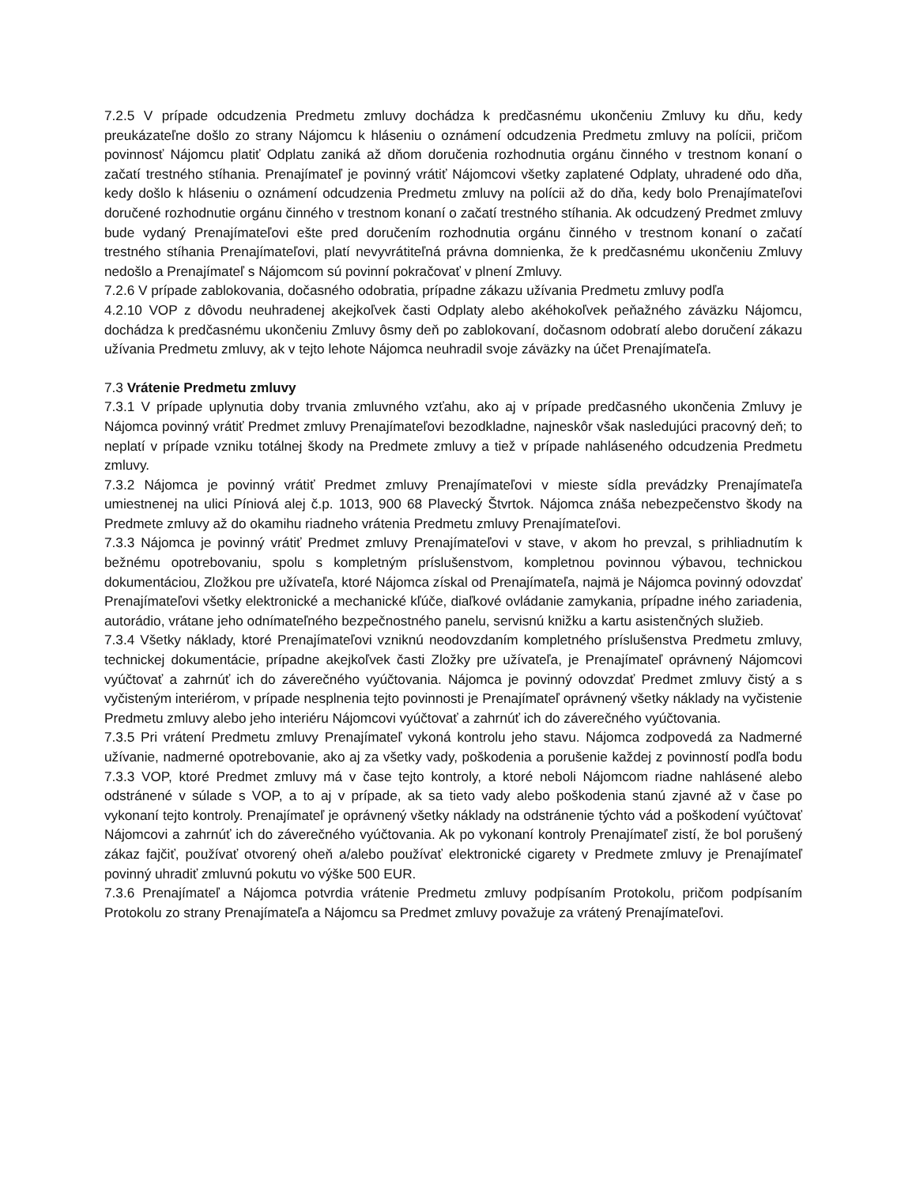7.2.5 V prípade odcudzenia Predmetu zmluvy dochádza k predčasnému ukončeniu Zmluvy ku dňu, kedy preukázateľne došlo zo strany Nájomcu k hláseniu o oznámení odcudzenia Predmetu zmluvy na polícii, pričom povinnosť Nájomcu platiť Odplatu zaniká až dňom doručenia rozhodnutia orgánu činného v trestnom konaní o začatí trestného stíhania. Prenajímateľ je povinný vrátiť Nájomcovi všetky zaplatené Odplaty, uhradené odo dňa, kedy došlo k hláseniu o oznámení odcudzenia Predmetu zmluvy na polícii až do dňa, kedy bolo Prenajímateľovi doručené rozhodnutie orgánu činného v trestnom konaní o začatí trestného stíhania. Ak odcudzený Predmet zmluvy bude vydaný Prenajímateľovi ešte pred doručením rozhodnutia orgánu činného v trestnom konaní o začatí trestného stíhania Prenajímateľovi, platí nevyvrátiteľná právna domnienka, že k predčasnému ukončeniu Zmluvy nedošlo a Prenajímateľ s Nájomcom sú povinní pokračovať v plnení Zmluvy.
7.2.6 V prípade zablokovania, dočasného odobratia, prípadne zákazu užívania Predmetu zmluvy podľa
4.2.10 VOP z dôvodu neuhradenej akejkoľvek časti Odplaty alebo akéhokoľvek peňažného záväzku Nájomcu, dochádza k predčasnému ukončeniu Zmluvy ôsmy deň po zablokovaní, dočasnom odobratí alebo doručení zákazu užívania Predmetu zmluvy, ak v tejto lehote Nájomca neuhradil svoje záväzky na účet Prenajímateľa.
7.3 Vrátenie Predmetu zmluvy
7.3.1 V prípade uplynutia doby trvania zmluvného vzťahu, ako aj v prípade predčasného ukončenia Zmluvy je Nájomca povinný vrátiť Predmet zmluvy Prenajímateľovi bezodkladne, najneskôr však nasledujúci pracovný deň; to neplatí v prípade vzniku totálnej škody na Predmete zmluvy a tiež v prípade nahláseného odcudzenia Predmetu zmluvy.
7.3.2 Nájomca je povinný vrátiť Predmet zmluvy Prenajímateľovi v mieste sídla prevádzky Prenajímateľa umiestnenej na ulici Píniová alej č.p. 1013, 900 68 Plavecký Štvrtok. Nájomca znáša nebezpečenstvo škody na Predmete zmluvy až do okamihu riadneho vrátenia Predmetu zmluvy Prenajímateľovi.
7.3.3 Nájomca je povinný vrátiť Predmet zmluvy Prenajímateľovi v stave, v akom ho prevzal, s prihliadnutím k bežnému opotrebovaniu, spolu s kompletným príslušenstvom, kompletnou povinnou výbavou, technickou dokumentáciou, Zložkou pre užívateľa, ktoré Nájomca získal od Prenajímateľa, najmä je Nájomca povinný odovzdať Prenajímateľovi všetky elektronické a mechanické kľúče, diaľkové ovládanie zamykania, prípadne iného zariadenia, autorádio, vrátane jeho odnímateľného bezpečnostného panelu, servisnú knižku a kartu asistenčných služieb.
7.3.4 Všetky náklady, ktoré Prenajímateľovi vzniknú neodovzdaním kompletného príslušenstva Predmetu zmluvy, technickej dokumentácie, prípadne akejkoľvek časti Zložky pre užívateľa, je Prenajímateľ oprávnený Nájomcovi vyúčtovať a zahrnúť ich do záverečného vyúčtovania. Nájomca je povinný odovzdať Predmet zmluvy čistý a s vyčisteným interiérom, v prípade nesplnenia tejto povinnosti je Prenajímateľ oprávnený všetky náklady na vyčistenie Predmetu zmluvy alebo jeho interiéru Nájomcovi vyúčtovať a zahrnúť ich do záverečného vyúčtovania.
7.3.5 Pri vrátení Predmetu zmluvy Prenajímateľ vykoná kontrolu jeho stavu. Nájomca zodpovedá za Nadmerné užívanie, nadmerné opotrebovanie, ako aj za všetky vady, poškodenia a porušenie každej z povinností podľa bodu 7.3.3 VOP, ktoré Predmet zmluvy má v čase tejto kontroly, a ktoré neboli Nájomcom riadne nahlásené alebo odstránené v súlade s VOP, a to aj v prípade, ak sa tieto vady alebo poškodenia stanú zjavné až v čase po vykonaní tejto kontroly. Prenajímateľ je oprávnený všetky náklady na odstránenie týchto vád a poškodení vyúčtovať Nájomcovi a zahrnúť ich do záverečného vyúčtovania. Ak po vykonaní kontroly Prenajímateľ zistí, že bol porušený zákaz fajčiť, používať otvorený oheň a/alebo používať elektronické cigarety v Predmete zmluvy je Prenajímateľ povinný uhradiť zmluvnú pokutu vo výške 500 EUR.
7.3.6 Prenajímateľ a Nájomca potvrdia vrátenie Predmetu zmluvy podpísaním Protokolu, pričom podpísaním Protokolu zo strany Prenajímateľa a Nájomcu sa Predmet zmluvy považuje za vrátený Prenajímateľovi.